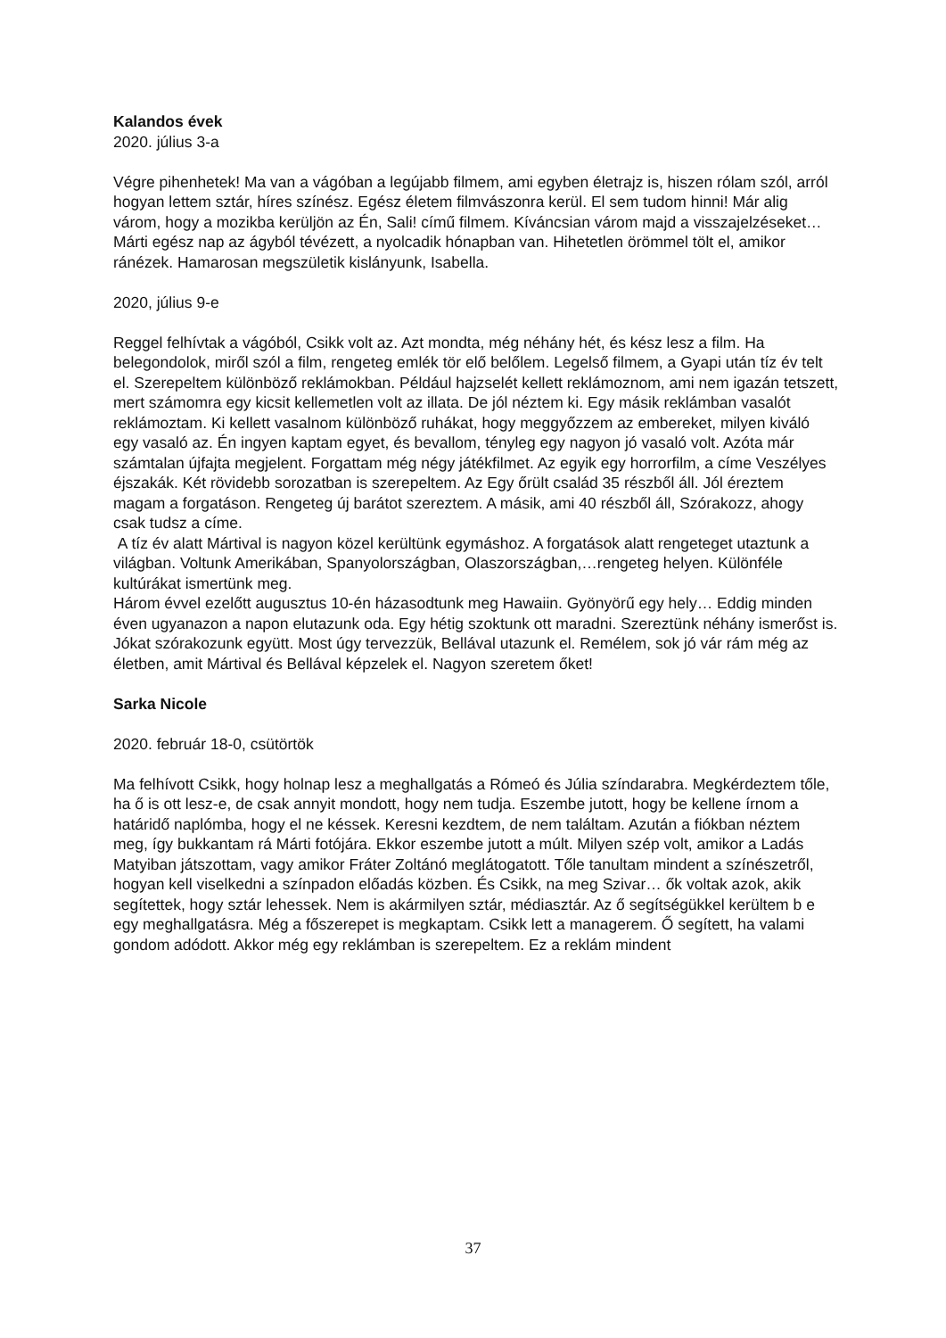Kalandos évek
2020. július 3-a
Végre pihenhetek! Ma van a vágóban a legújabb filmem, ami egyben életrajz is, hiszen rólam szól, arról hogyan lettem sztár, híres színész. Egész életem filmvászonra kerül. El sem tudom hinni! Már alig várom, hogy a mozikba kerüljön az Én, Sali! című filmem. Kíváncsian várom majd a visszajelzéseket…
Márti egész nap az ágyból tévézett, a nyolcadik hónapban van. Hihetetlen örömmel tölt el, amikor ránézek. Hamarosan megszületik kislányunk, Isabella.
2020, július 9-e
Reggel felhívtak a vágóból, Csikk volt az. Azt mondta, még néhány hét, és kész lesz a film. Ha belegondolok, miről szól a film, rengeteg emlék tör elő belőlem. Legelső filmem, a Gyapi után tíz év telt el. Szerepeltem különböző reklámokban. Például hajzselét kellett reklámoznom, ami nem igazán tetszett, mert számomra egy kicsit kellemetlen volt az illata. De jól néztem ki. Egy másik reklámban vasalót reklámoztam. Ki kellett vasalnom különböző ruhákat, hogy meggyőzzem az embereket, milyen kiváló egy vasaló az. Én ingyen kaptam egyet, és bevallom, tényleg egy nagyon jó vasaló volt. Azóta már számtalan újfajta megjelent. Forgattam még négy játékfilmet. Az egyik egy horrorfilm, a címe Veszélyes éjszakák. Két rövidebb sorozatban is szerepeltem. Az Egy őrült család 35 részből áll. Jól éreztem magam a forgatáson. Rengeteg új barátot szereztem. A másik, ami 40 részből áll, Szórakozz, ahogy csak tudsz a címe.
A tíz év alatt Mártival is nagyon közel kerültünk egymáshoz. A forgatások alatt rengeteget utaztunk a világban. Voltunk Amerikában, Spanyolországban, Olaszországban,…rengeteg helyen. Különféle kultúrákat ismertünk meg.
Három évvel ezelőtt augusztus 10-én házasodtunk meg Hawaiin. Gyönyörű egy hely… Eddig minden éven ugyanazon a napon elutazunk oda. Egy hétig szoktunk ott maradni. Szereztünk néhány ismerőst is. Jókat szórakozunk együtt. Most úgy tervezzük, Bellával utazunk el. Remélem, sok jó vár rám még az életben, amit Mártival és Bellával képzelek el. Nagyon szeretem őket!
Sarka Nicole
2020. február 18-0, csütörtök
Ma felhívott Csikk, hogy holnap lesz a meghallgatás a Rómeó és Júlia színdarabra. Megkérdeztem tőle, ha ő is ott lesz-e, de csak annyit mondott, hogy nem tudja. Eszembe jutott, hogy be kellene írnom a határidő naplómba, hogy el ne késsek. Keresni kezdtem, de nem találtam. Azután a fiókban néztem meg, így bukkantam rá Márti fotójára. Ekkor eszembe jutott a múlt. Milyen szép volt, amikor a Ladás Matyiban játszottam, vagy amikor Fráter Zoltánó meglátogatott. Tőle tanultam mindent a színészetről, hogyan kell viselkedni a színpadon előadás közben. És Csikk, na meg Szivar… ők voltak azok, akik segítettek, hogy sztár lehessek. Nem is akármilyen sztár, médiasztár. Az ő segítségükkel kerültem b e egy meghallgatásra. Még a főszerepet is megkaptam. Csikk lett a managerem. Ő segített, ha valami gondom adódott. Akkor még egy reklámban is szerepeltem. Ez a reklám mindent
37